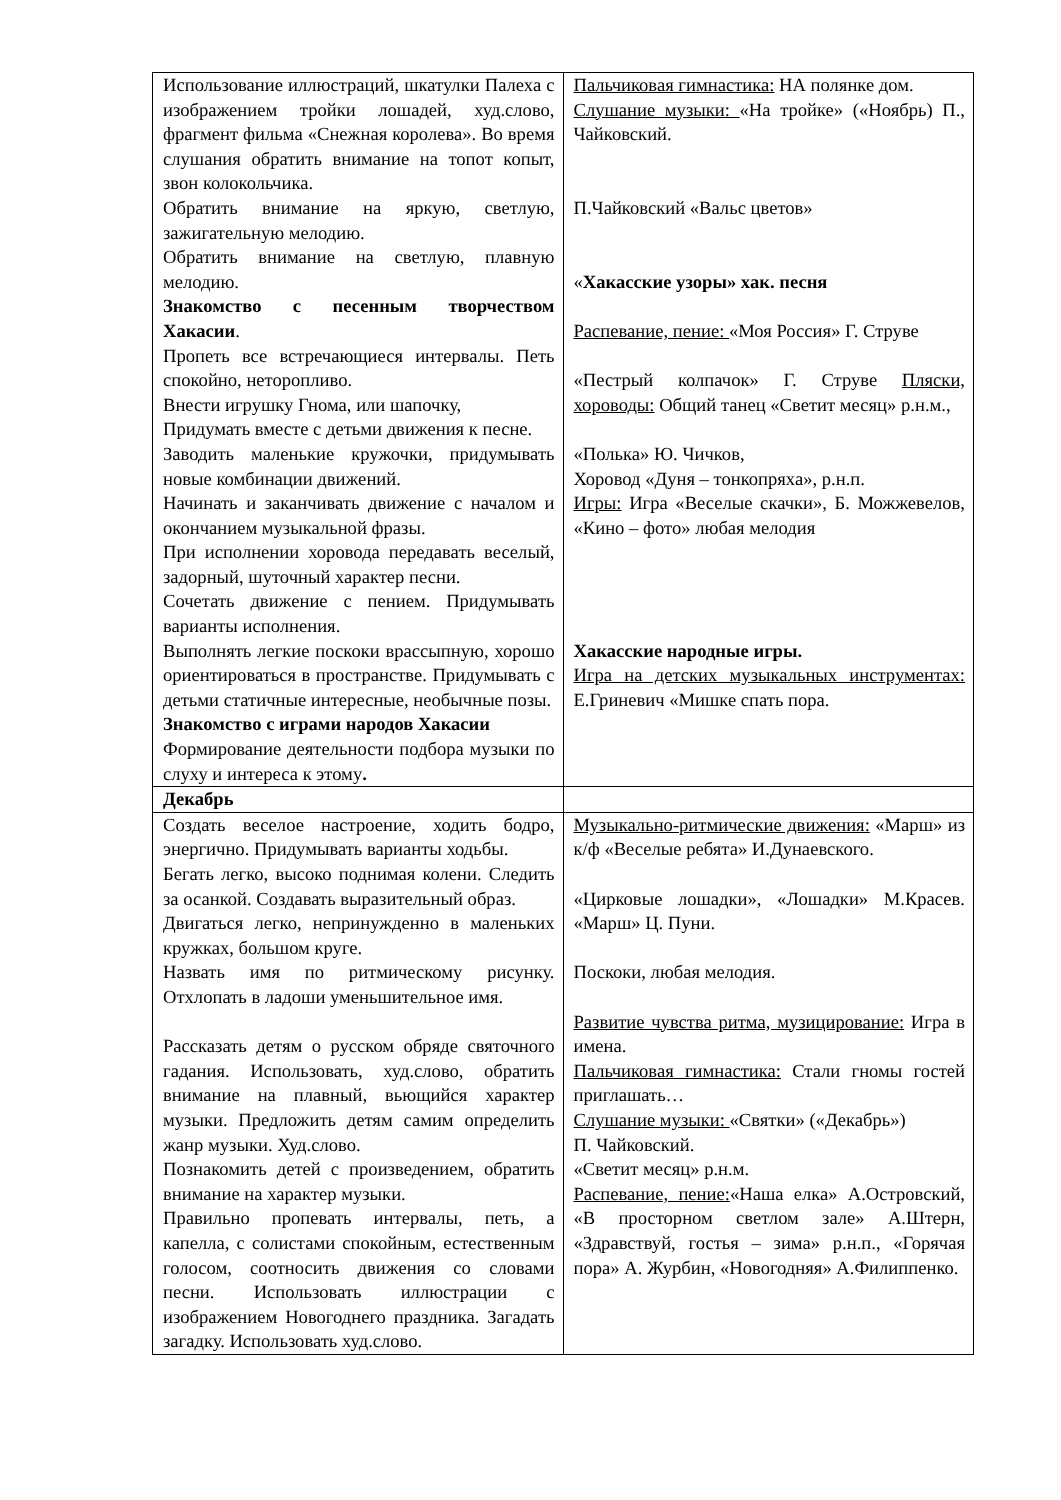| Использование иллюстраций, шкатулки Палеха с изображением тройки лошадей, худ.слово, фрагмент фильма «Снежная королева». Во время слушания обратить внимание на топот копыт, звон колокольчика. Обратить внимание на яркую, светлую, зажигательную мелодию. Обратить внимание на светлую, плавную мелодию. Знакомство с песенным творчеством Хакасии . Пропеть все встречающиеся интервалы. Петь спокойно, неторопливо. Внести игрушку Гнома, или шапочку, Придумать вместе с детьми движения к песне. Заводить маленькие кружочки, придумывать новые комбинации движений. Начинать и заканчивать движение с началом и окончанием музыкальной фразы. При исполнении хоровода передавать веселый, задорный, шуточный характер песни. Сочетать движение с пением. Придумывать варианты исполнения. Выполнять легкие поскоки врассыпную, хорошо ориентироваться в пространстве. Придумывать с детьми статичные интересные, необычные позы. Знакомство с играми народов Хакасии Формирование деятельности подбора музыки по слуху и интереса к этому . | Пальчиковая гимнастика: НА полянке дом. Слушание музыки: «На тройке» («Ноябрь) П., Чайковский. П.Чайковский «Вальс цветов» « Хакасские узоры» хак. песня Распевание, пение: «Моя Россия» Г. Струве «Пестрый колпачок» Г. Струве Пляски, хороводы: Общий танец «Светит месяц» р.н.м., «Полька» Ю. Чичков, Хоровод «Дуня – тонкопряха», р.н.п. Игры: Игра «Веселые скачки», Б. Можжевелов, «Кино – фото» любая мелодия Хакасские народные игры. Игра на детских музыкальных инструментах: Е.Гриневич «Мишке спать пора. |
| Декабрь | |
| Создать веселое настроение, ходить бодро, энергично. Придумывать варианты ходьбы. Бегать легко, высоко поднимая колени. Следить за осанкой. Создавать выразительный образ. Двигаться легко, непринужденно в маленьких кружках, большом круге. Назвать имя по ритмическому рисунку. Отхлопать в ладоши уменьшительное имя. Рассказать детям о русском обряде святочного гадания. Использовать, худ.слово, обратить внимание на плавный, вьющийся характер музыки. Предложить детям самим определить жанр музыки. Худ.слово. Познакомить детей с произведением, обратить внимание на характер музыки. Правильно пропевать интервалы, петь, а капелла, с солистами спокойным, естественным голосом, соотносить движения со словами песни. Использовать иллюстрации с изображением Новогоднего праздника. Загадать загадку. Использовать худ.слово. | Музыкально-ритмические движения: «Марш» из к/ф «Веселые ребята» И.Дунаевского. «Цирковые лошадки», «Лошадки» М.Красев. «Марш» Ц. Пуни. Поскоки, любая мелодия. Развитие чувства ритма, музицирование: Игра в имена. Пальчиковая гимнастика: Стали гномы гостей приглашать… Слушание музыки: «Святки» («Декабрь») П. Чайковский. «Светит месяц» р.н.м. Распевание, пение: «Наша елка» А.Островский, «В просторном светлом зале» А.Штерн, «Здравствуй, гостья – зима» р.н.п., «Горячая пора» А. Журбин, «Новогодняя» А.Филиппенко. |